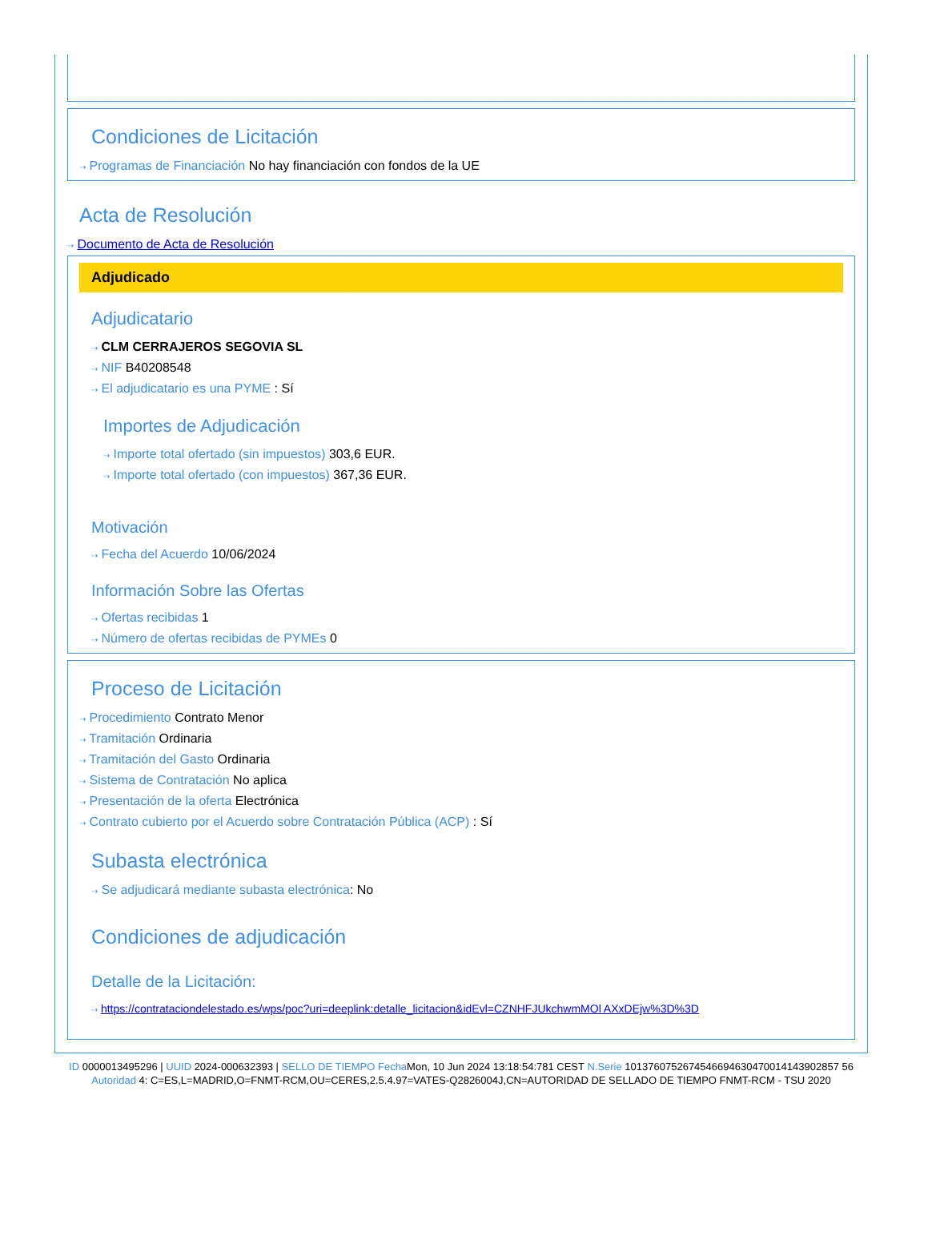Condiciones de Licitación
⇢ Programas de Financiación No hay financiación con fondos de la UE
Acta de Resolución
⇢ Documento de Acta de Resolución
Adjudicado
Adjudicatario
⇢ CLM CERRAJEROS SEGOVIA SL
⇢ NIF B40208548
⇢ El adjudicatario es una PYME : Sí
Importes de Adjudicación
⇢ Importe total ofertado (sin impuestos) 303,6 EUR.
⇢ Importe total ofertado (con impuestos) 367,36 EUR.
Motivación
⇢ Fecha del Acuerdo 10/06/2024
Información Sobre las Ofertas
⇢ Ofertas recibidas 1
⇢ Número de ofertas recibidas de PYMEs 0
Proceso de Licitación
⇢ Procedimiento Contrato Menor
⇢ Tramitación Ordinaria
⇢ Tramitación del Gasto Ordinaria
⇢ Sistema de Contratación No aplica
⇢ Presentación de la oferta Electrónica
⇢ Contrato cubierto por el Acuerdo sobre Contratación Pública (ACP) : Sí
Subasta electrónica
⇢ Se adjudicará mediante subasta electrónica: No
Condiciones de adjudicación
Detalle de la Licitación:
⇢ https://contrataciondelestado.es/wps/poc?uri=deeplink:detalle_licitacion&idEvl=CZNHFJUkchwmMOl AXxDEjw%3D%3D
ID 0000013495296 | UUID 2024-000632393 | SELLO DE TIEMPO Fecha Mon, 10 Jun 2024 13:18:54:781 CEST N.Serie 1013760752674546694630470014143902857 56 Autoridad 4: C=ES,L=MADRID,O=FNMT-RCM,OU=CERES,2.5.4.97=VATES-Q2826004J,CN=AUTORIDAD DE SELLADO DE TIEMPO FNMT-RCM - TSU 2020